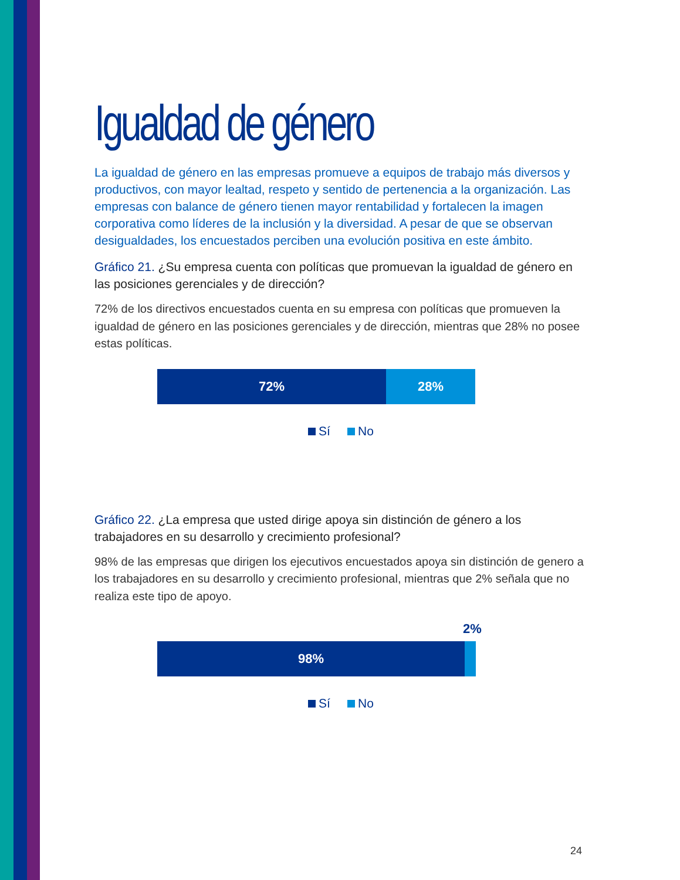Igualdad de género
La igualdad de género en las empresas promueve a equipos de trabajo más diversos y productivos, con mayor lealtad, respeto y sentido de pertenencia a la organización. Las empresas con balance de género tienen mayor rentabilidad y fortalecen la imagen corporativa como líderes de la inclusión y la diversidad. A pesar de que se observan desigualdades, los encuestados perciben una evolución positiva en este ámbito.
Gráfico 21. ¿Su empresa cuenta con políticas que promuevan la igualdad de género en las posiciones gerenciales y de dirección?
72% de los directivos encuestados cuenta en su empresa con políticas que promueven la igualdad de género en las posiciones gerenciales y de dirección, mientras que 28% no posee estas políticas.
72% 28%
Sí No
Gráfico 22. ¿La empresa que usted dirige apoya sin distinción de género a los trabajadores en su desarrollo y crecimiento profesional?
98% de las empresas que dirigen los ejecutivos encuestados apoya sin distinción de genero a los trabajadores en su desarrollo y crecimiento profesional, mientras que 2% señala que no realiza este tipo de apoyo.
2%
98%
Sí No
24